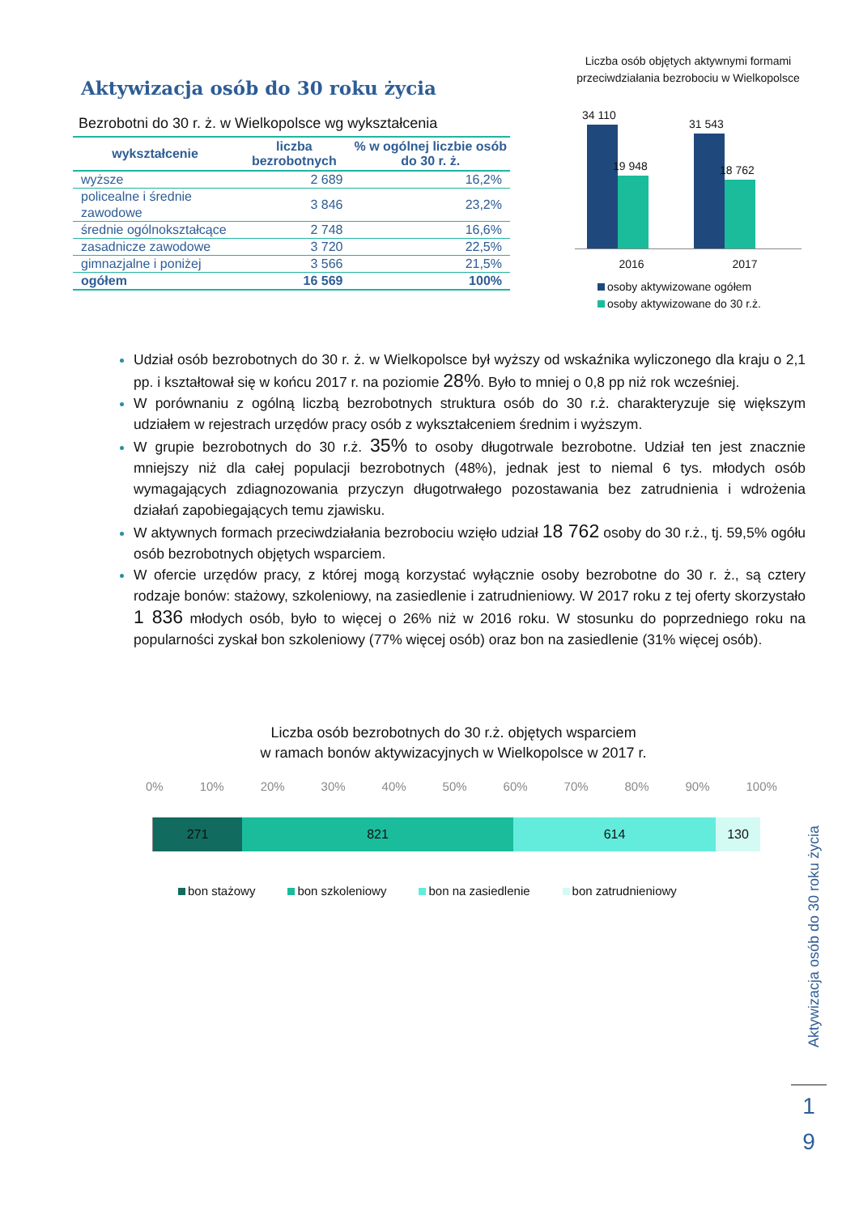Aktywizacja osób do 30 roku życia
Bezrobotni do 30 r. ż. w Wielkopolsce wg wykształcenia
| wykształcenie | liczba bezrobotnych | % w ogólnej liczbie osób do 30 r. ż. |
| --- | --- | --- |
| wyższe | 2 689 | 16,2% |
| policealne i średnie zawodowe | 3 846 | 23,2% |
| średnie ogólnokształcące | 2 748 | 16,6% |
| zasadnicze zawodowe | 3 720 | 22,5% |
| gimnazjalne i poniżej | 3 566 | 21,5% |
| ogółem | 16 569 | 100% |
Liczba osób objętych aktywnymi formami przeciwdziałania bezrobociu w Wielkopolsce
34 110
19 948
31 543
18 762
2016 2017
osoby aktywizowane ogółem
osoby aktywizowane do 30 r.ż.
Udział osób bezrobotnych do 30 r. ż. w Wielkopolsce był wyższy od wskaźnika wyliczonego dla kraju o 2,1 pp. i kształtował się w końcu 2017 r. na poziomie 28%. Było to mniej o 0,8 pp niż rok wcześniej.
W porównaniu z ogólną liczbą bezrobotnych struktura osób do 30 r.ż. charakteryzuje się większym udziałem w rejestrach urzędów pracy osób z wykształceniem średnim i wyższym.
W grupie bezrobotnych do 30 r.ż. 35% to osoby długotrwale bezrobotne. Udział ten jest znacznie mniejszy niż dla całej populacji bezrobotnych (48%), jednak jest to niemal 6 tys. młodych osób wymagających zdiagnozowania przyczyn długotrwałego pozostawania bez zatrudnienia i wdrożenia działań zapobiegających temu zjawisku.
W aktywnych formach przeciwdziałania bezrobociu wzięło udział 18 762 osoby do 30 r.ż., tj. 59,5% ogółu osób bezrobotnych objętych wsparciem.
W ofercie urzędów pracy, z której mogą korzystać wyłącznie osoby bezrobotne do 30 r. ż., są cztery rodzaje bonów: stażowy, szkoleniowy, na zasiedlenie i zatrudnieniowy. W 2017 roku z tej oferty skorzystało 1 836 młodych osób, było to więcej o 26% niż w 2016 roku. W stosunku do poprzedniego roku na popularności zyskał bon szkoleniowy (77% więcej osób) oraz bon na zasiedlenie (31% więcej osób).
Liczba osób bezrobotnych do 30 r.ż. objętych wsparciem
w ramach bonów aktywizacyjnych w Wielkopolsce w 2017 r.
0% 10% 20% 30% 40% 50% 60% 70% 80% 90% 100%
271 821 614 130
bon stażowy bon szkoleniowy bon na zasiedlenie bon zatrudnieniowy
Aktywizacja osób do 30 roku życia
1
9